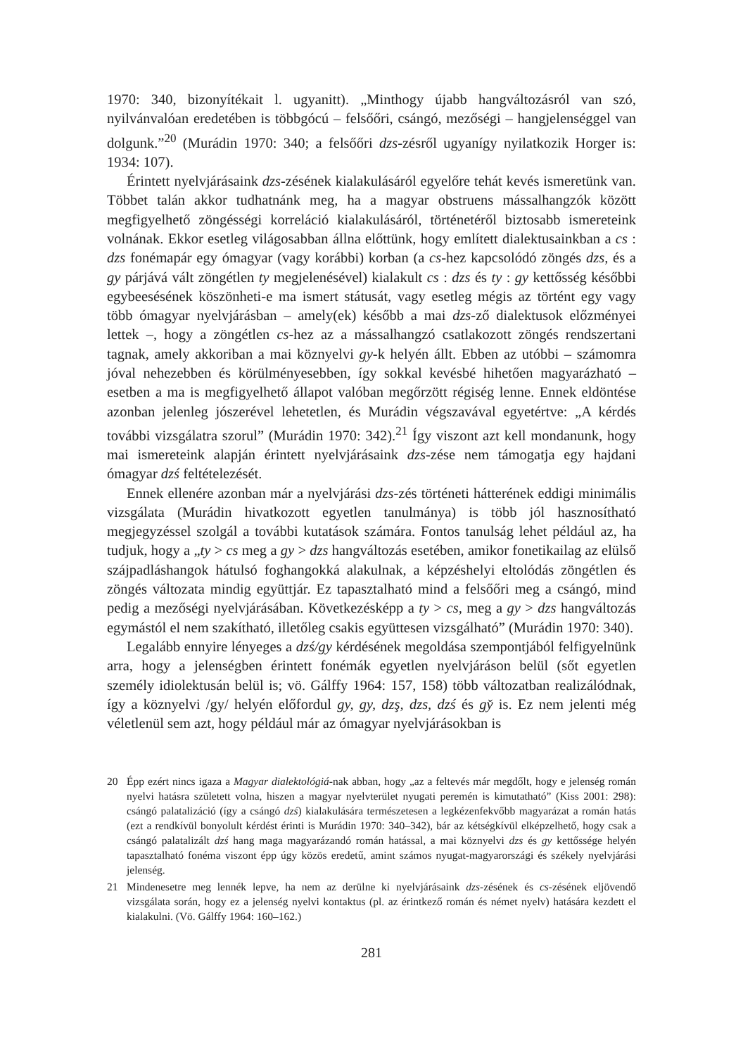1970: 340, bizonyítékait l. ugyanitt). „Minthogy újabb hangváltozásról van szó, nyilvánvalóan eredetében is többgócú – felsőőri, csángó, mezőségi – hangjelenséggel van dolgunk.”<sup>20</sup> (Murádin 1970: 340; a felsőőri dzs-zésről ugyanígy nyilatkozik Horger is: 1934: 107).
Érintett nyelvjárásaink dzs-zésének kialakulásáról egyelőre tehát kevés ismeretünk van. Többet talán akkor tudhatnánk meg, ha a magyar obstruens mássalhangzók között megfigyelhető zöngésségi korreláció kialakulásáról, történetéről biztosabb ismereteink volnának. Ekkor esetleg világosabban állna előttünk, hogy említett dialektusainkban a cs : dzs fonémapár egy ómagyar (vagy korábbi) korban (a cs-hez kapcsolódó zöngés dzs, és a gy párjává vált zöngétlen ty megjelenésével) kialakult cs : dzs és ty : gy kettősség későbbi egybeesésének köszönheti-e ma ismert státusát, vagy esetleg mégis az történt egy vagy több ómagyar nyelvjárásban – amely(ek) később a mai dzs-ző dialektusok előzményei lettek –, hogy a zöngétlen cs-hez az a mássalhangzó csatlakozott zöngés rendszertani tagnak, amely akkoriban a mai köznyelvi gy-k helyén állt. Ebben az utóbbi – számomra jóval nehezebben és körülményesebben, így sokkal kevésbé hihetően magyarázható – esetben a ma is megfigyelhető állapot valóban megőrzött régiség lenne. Ennek eldöntése azonban jelenleg jószerével lehetetlen, és Murádin végszavával egyetértve: „A kérdés további vizsgálatra szorul” (Murádin 1970: 342).<sup>21</sup> Így viszont azt kell mondanunk, hogy mai ismereteink alapján érintett nyelvjárásaink dzs-zése nem támogatja egy hajdani ómagyar dzś feltételezését.
Ennek ellenére azonban már a nyelvjárási dzs-zés történeti hátterének eddigi minimális vizsgálata (Murádin hivatkozott egyetlen tanulmánya) is több jól hasznosítható megjegyzéssel szolgál a további kutatások számára. Fontos tanulság lehet például az, ha tudjuk, hogy a „ty > cs meg a gy > dzs hangváltozás esetében, amikor fonetikailag az elülső szájpadláshangok hátulsó foghangokká alakulnak, a képzéshelyi eltolódás zöngétlen és zöngés változata mindig együttjár. Ez tapasztalható mind a felsőőri meg a csángó, mind pedig a mezőségi nyelvjárásában. Következésképp a ty > cs, meg a gy > dzs hangváltozás egymástól el nem szakítható, illetőleg csakis együttesen vizsgálható” (Murádin 1970: 340).
Legalább ennyire lényeges a dzś/gy kérdésének megoldása szempontjából felfigyelnünk arra, hogy a jelenségben érintett fonémák egyetlen nyelvjáráson belül (sőt egyetlen személy idiolektusán belül is; vö. Gálffy 1964: 157, 158) több változatban realizálódnak, így a köznyelvi /gy/ helyén előfordul gy, g̦y, dzş, dzs, dzś és gy̌ is. Ez nem jelenti még véletlenül sem azt, hogy például már az ómagyar nyelvjárásokban is
20 Épp ezért nincs igaza a Magyar dialektológiá-nak abban, hogy „az a feltevés már megdőlt, hogy e jelenség román nyelvi hatásra született volna, hiszen a magyar nyelvterület nyugati peremén is kimutatható” (Kiss 2001: 298): csángó palatalizáció (így a csángó dzś) kialakulására természetesen a legkézenfekvőbb magyarázat a román hatás (ezt a rendkívül bonyolult kérdést érinti is Murádin 1970: 340–342), bár az kétségkívül elképzelhető, hogy csak a csángó palatalizált dzś hang maga magyarázandó román hatással, a mai köznyelvi dzs és gy kettőssége helyén tapasztalható fonéma viszont épp úgy közös eredetű, amint számos nyugat-magyarországi és székely nyelvjárási jelenség.
21 Mindenesetre meg lennék lepve, ha nem az derülne ki nyelvjárásaink dzs-zésének és cs-zésének eljövendő vizsgálata során, hogy ez a jelenség nyelvi kontaktus (pl. az érintkező román és német nyelv) hatására kezdett el kialakulni. (Vö. Gálffy 1964: 160–162.)
281